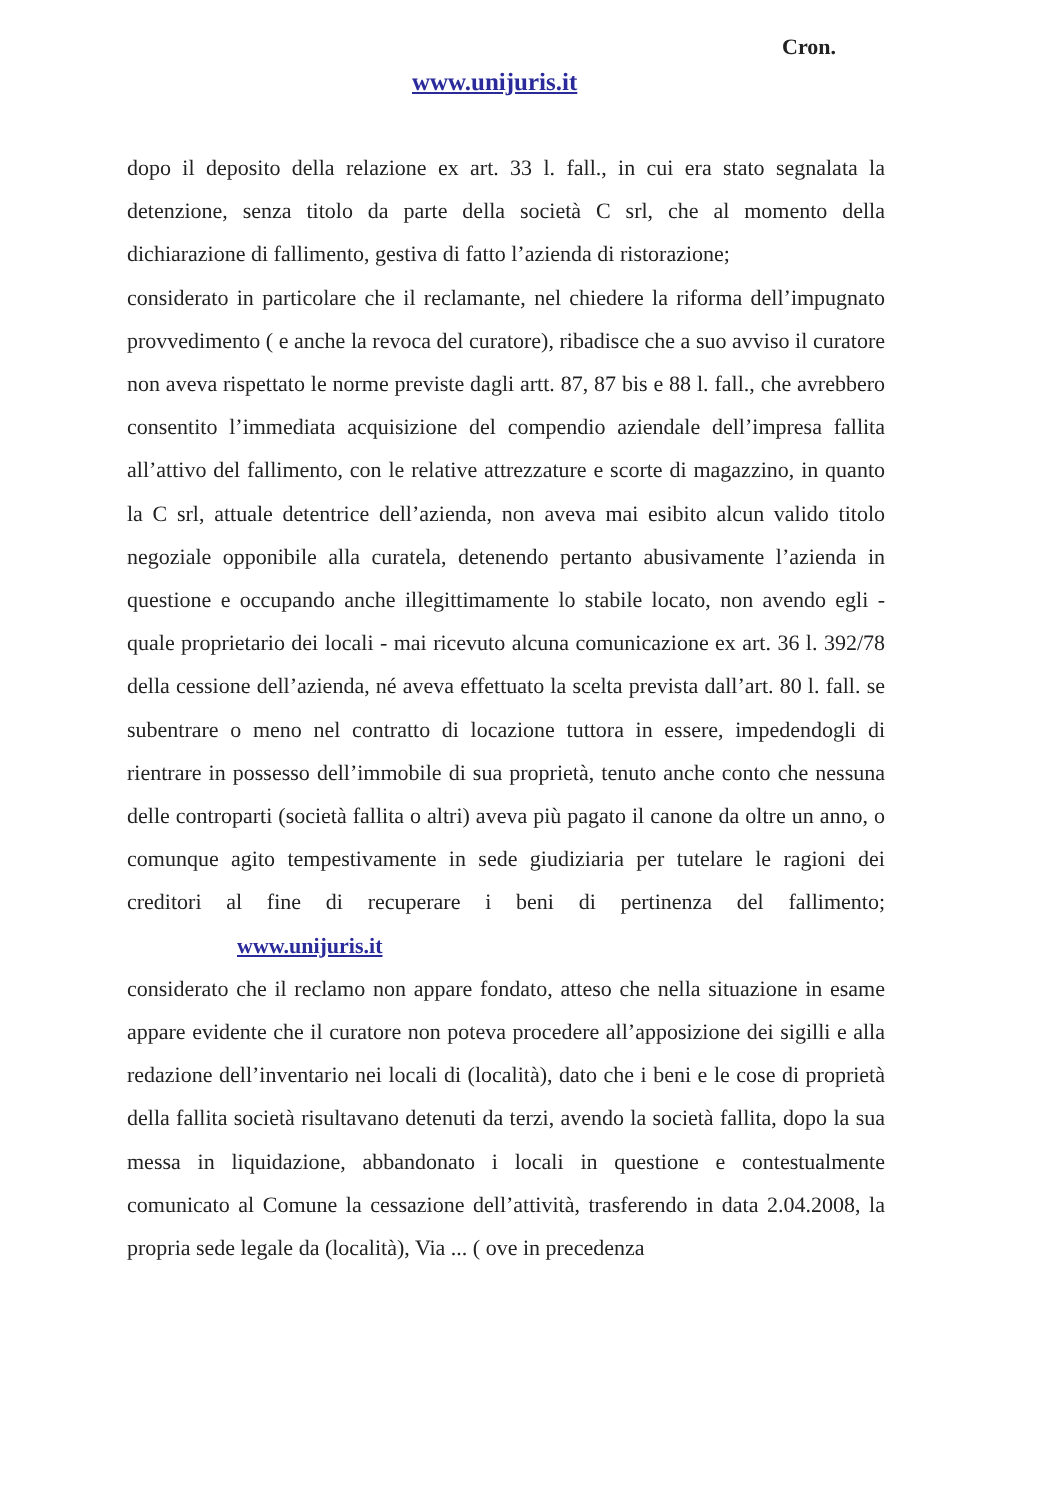Cron.
www.unijuris.it
dopo il deposito della relazione ex art. 33 l. fall., in cui era stato segnalata la detenzione, senza titolo da parte della società C srl, che al momento della dichiarazione di fallimento, gestiva di fatto l’azienda di ristorazione;
considerato in particolare che il reclamante, nel chiedere la riforma dell’impugnato provvedimento ( e anche la revoca del curatore), ribadisce che a suo avviso il curatore non aveva rispettato le norme previste dagli artt. 87, 87 bis e 88 l. fall., che avrebbero consentito l’immediata acquisizione del compendio aziendale dell’impresa fallita all’attivo del fallimento, con le relative attrezzature e scorte di magazzino, in quanto la C srl, attuale detentrice dell’azienda, non aveva mai esibito alcun valido titolo negoziale opponibile alla curatela, detenendo pertanto abusivamente l’azienda in questione e occupando anche illegittimamente lo stabile locato, non avendo egli - quale proprietario dei locali - mai ricevuto alcuna comunicazione ex art. 36 l. 392/78 della cessione dell’azienda, né aveva effettuato la scelta prevista dall’art. 80 l. fall. se subentrare o meno nel contratto di locazione tuttora in essere, impedendogli di rientrare in possesso dell’immobile di sua proprietà, tenuto anche conto che nessuna delle controparti (società fallita o altri) aveva più pagato il canone da oltre un anno, o comunque agito tempestivamente in sede giudiziaria per tutelare le ragioni dei creditori al fine di recuperare i beni di pertinenza del fallimento; www.unijuris.it
considerato che il reclamo non appare fondato, atteso che nella situazione in esame appare evidente che il curatore non poteva procedere all’apposizione dei sigilli e alla redazione dell’inventario nei locali di (località), dato che i beni e le cose di proprietà della fallita società risultavano detenuti da terzi, avendo la società fallita, dopo la sua messa in liquidazione, abbandonato i locali in questione e contestualmente comunicato al Comune la cessazione dell’attività, trasferendo in data 2.04.2008, la propria sede legale da (località), Via ... ( ove in precedenza